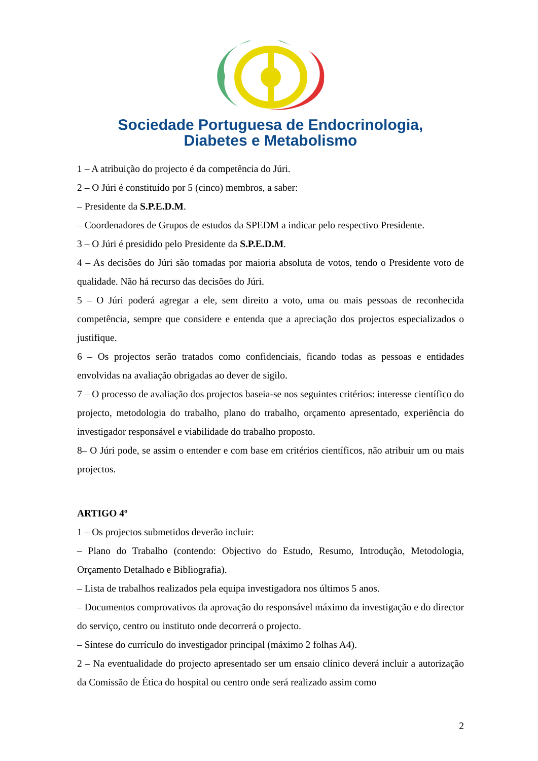Sociedade Portuguesa de Endocrinologia,
Diabetes e Metabolismo
1 – A atribuição do projecto é da competência do Júri.
2 – O Júri é constituído por 5 (cinco) membros, a saber:
– Presidente da S.P.E.D.M.
– Coordenadores de Grupos de estudos da SPEDM a indicar pelo respectivo Presidente.
3 – O Júri é presidido pelo Presidente da S.P.E.D.M.
4 – As decisões do Júri são tomadas por maioria absoluta de votos, tendo o Presidente voto de qualidade. Não há recurso das decisões do Júri.
5 – O Júri poderá agregar a ele, sem direito a voto, uma ou mais pessoas de reconhecida competência, sempre que considere e entenda que a apreciação dos projectos especializados o justifique.
6 – Os projectos serão tratados como confidenciais, ficando todas as pessoas e entidades envolvidas na avaliação obrigadas ao dever de sigilo.
7 – O processo de avaliação dos projectos baseia-se nos seguintes critérios: interesse científico do projecto, metodologia do trabalho, plano do trabalho, orçamento apresentado, experiência do investigador responsável e viabilidade do trabalho proposto.
8– O Júri pode, se assim o entender e com base em critérios científicos, não atribuir um ou mais projectos.
ARTIGO 4º
1 – Os projectos submetidos deverão incluir:
– Plano do Trabalho (contendo: Objectivo do Estudo, Resumo, Introdução, Metodologia, Orçamento Detalhado e Bibliografia).
– Lista de trabalhos realizados pela equipa investigadora nos últimos 5 anos.
– Documentos comprovativos da aprovação do responsável máximo da investigação e do director do serviço, centro ou instituto onde decorrerá o projecto.
– Síntese do currículo do investigador principal (máximo 2 folhas A4).
2 – Na eventualidade do projecto apresentado ser um ensaio clínico deverá incluir a autorização da Comissão de Ética do hospital ou centro onde será realizado assim como
2